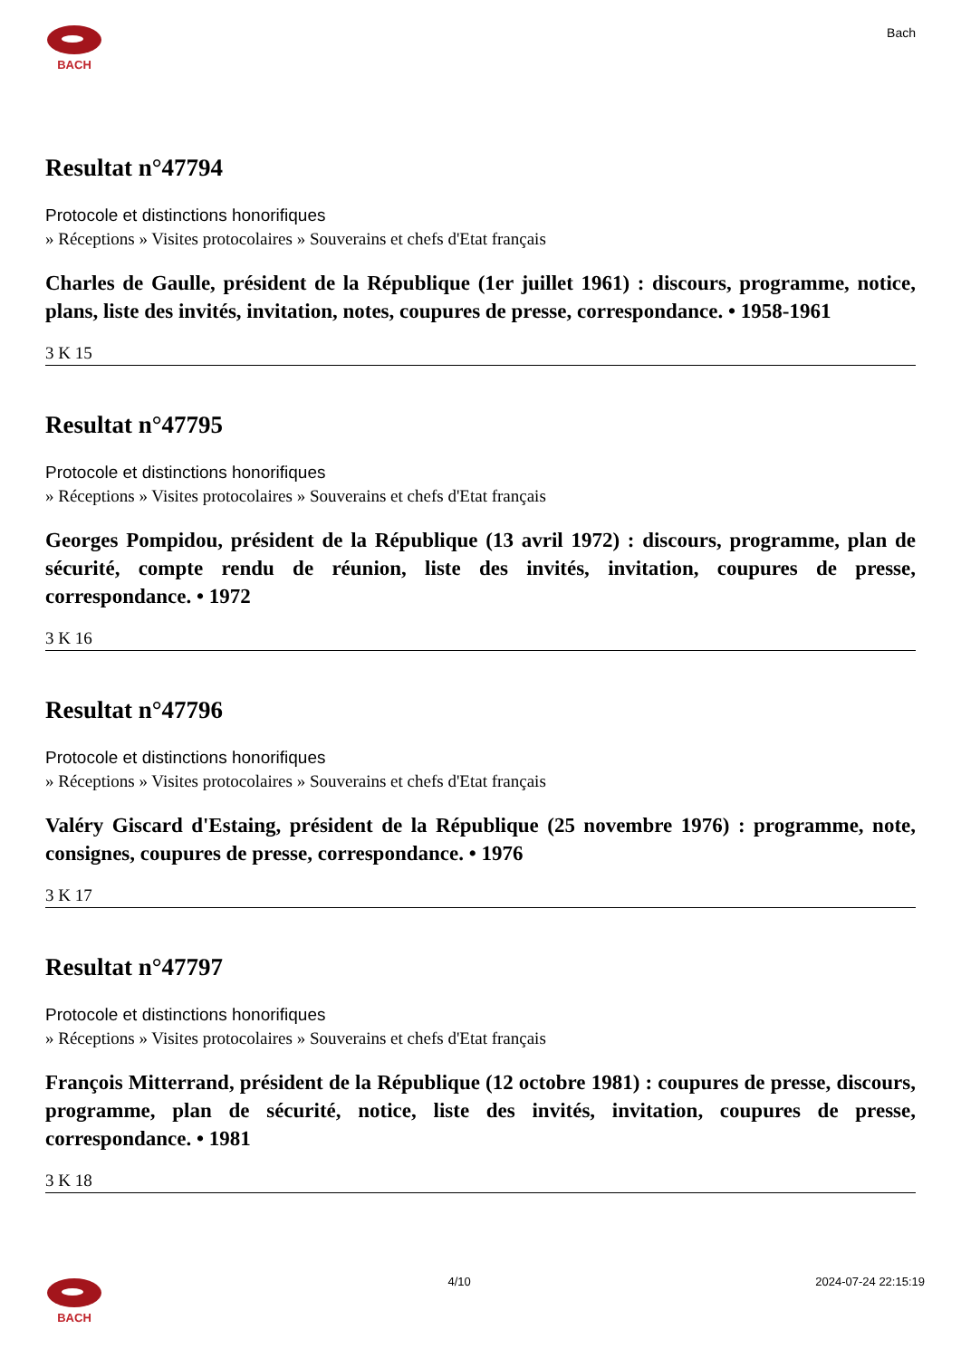BACH
Bach
Resultat n°47794
Protocole et distinctions honorifiques
» Réceptions » Visites protocolaires » Souverains et chefs d'Etat français
Charles de Gaulle, président de la République (1er juillet 1961) : discours, programme, notice, plans, liste des invités, invitation, notes, coupures de presse, correspondance. • 1958-1961
3 K 15
Resultat n°47795
Protocole et distinctions honorifiques
» Réceptions » Visites protocolaires » Souverains et chefs d'Etat français
Georges Pompidou, président de la République (13 avril 1972) : discours, programme, plan de sécurité, compte rendu de réunion, liste des invités, invitation, coupures de presse, correspondance. • 1972
3 K 16
Resultat n°47796
Protocole et distinctions honorifiques
» Réceptions » Visites protocolaires » Souverains et chefs d'Etat français
Valéry Giscard d'Estaing, président de la République (25 novembre 1976) : programme, note, consignes, coupures de presse, correspondance. • 1976
3 K 17
Resultat n°47797
Protocole et distinctions honorifiques
» Réceptions » Visites protocolaires » Souverains et chefs d'Etat français
François Mitterrand, président de la République (12 octobre 1981) : coupures de presse, discours, programme, plan de sécurité, notice, liste des invités, invitation, coupures de presse, correspondance. • 1981
3 K 18
BACH 4/10 2024-07-24 22:15:19